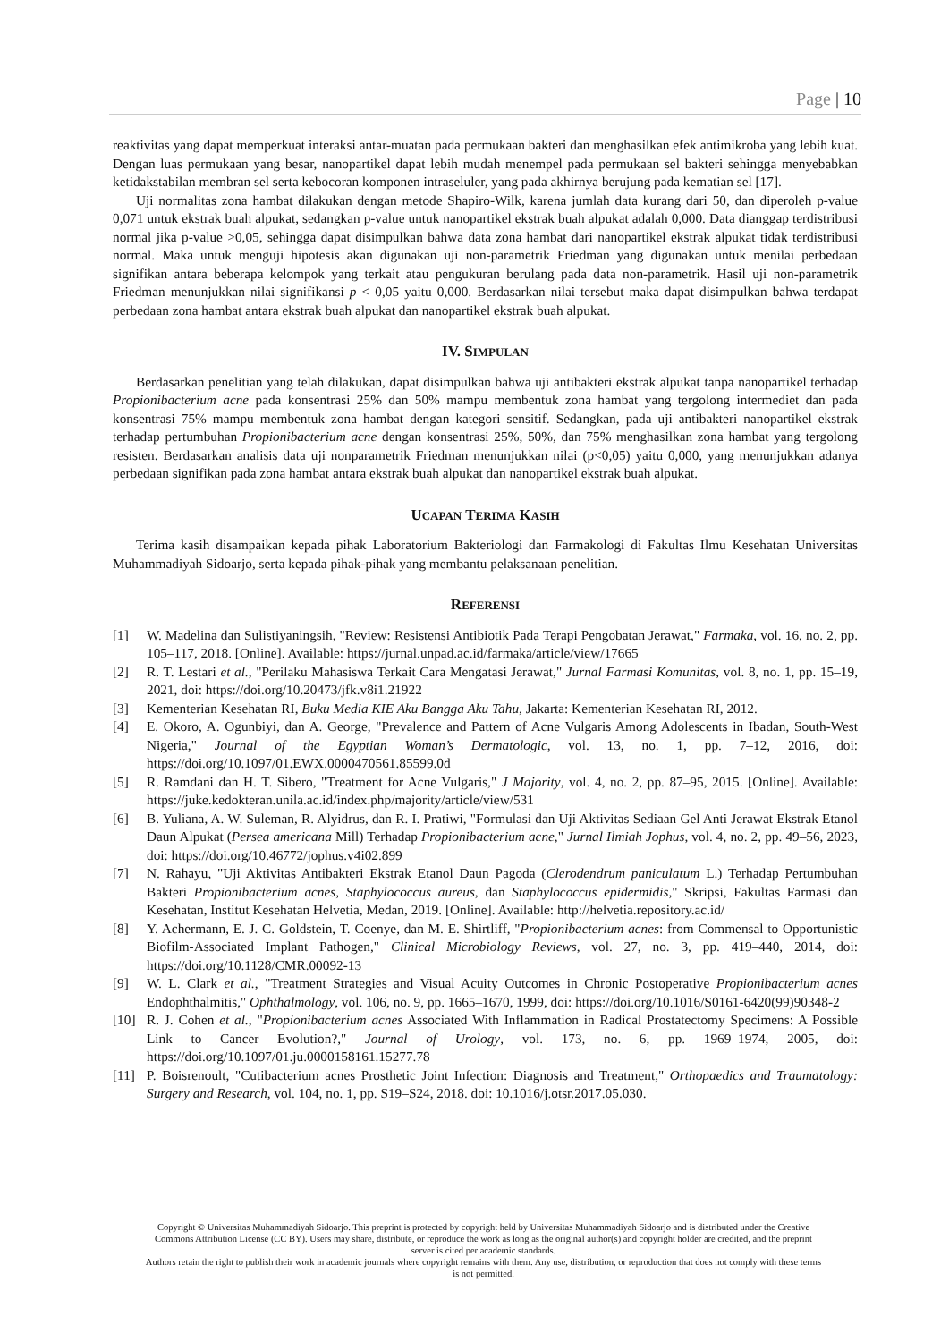Page | 10
reaktivitas yang dapat memperkuat interaksi antar-muatan pada permukaan bakteri dan menghasilkan efek antimikroba yang lebih kuat. Dengan luas permukaan yang besar, nanopartikel dapat lebih mudah menempel pada permukaan sel bakteri sehingga menyebabkan ketidakstabilan membran sel serta kebocoran komponen intraseluler, yang pada akhirnya berujung pada kematian sel [17].
Uji normalitas zona hambat dilakukan dengan metode Shapiro-Wilk, karena jumlah data kurang dari 50, dan diperoleh p-value 0,071 untuk ekstrak buah alpukat, sedangkan p-value untuk nanopartikel ekstrak buah alpukat adalah 0,000. Data dianggap terdistribusi normal jika p-value >0,05, sehingga dapat disimpulkan bahwa data zona hambat dari nanopartikel ekstrak alpukat tidak terdistribusi normal. Maka untuk menguji hipotesis akan digunakan uji non-parametrik Friedman yang digunakan untuk menilai perbedaan signifikan antara beberapa kelompok yang terkait atau pengukuran berulang pada data non-parametrik. Hasil uji non-parametrik Friedman menunjukkan nilai signifikansi p < 0,05 yaitu 0,000. Berdasarkan nilai tersebut maka dapat disimpulkan bahwa terdapat perbedaan zona hambat antara ekstrak buah alpukat dan nanopartikel ekstrak buah alpukat.
IV. SIMPULAN
Berdasarkan penelitian yang telah dilakukan, dapat disimpulkan bahwa uji antibakteri ekstrak alpukat tanpa nanopartikel terhadap Propionibacterium acne pada konsentrasi 25% dan 50% mampu membentuk zona hambat yang tergolong intermediet dan pada konsentrasi 75% mampu membentuk zona hambat dengan kategori sensitif. Sedangkan, pada uji antibakteri nanopartikel ekstrak terhadap pertumbuhan Propionibacterium acne dengan konsentrasi 25%, 50%, dan 75% menghasilkan zona hambat yang tergolong resisten. Berdasarkan analisis data uji nonparametrik Friedman menunjukkan nilai (p<0,05) yaitu 0,000, yang menunjukkan adanya perbedaan signifikan pada zona hambat antara ekstrak buah alpukat dan nanopartikel ekstrak buah alpukat.
UCAPAN TERIMA KASIH
Terima kasih disampaikan kepada pihak Laboratorium Bakteriologi dan Farmakologi di Fakultas Ilmu Kesehatan Universitas Muhammadiyah Sidoarjo, serta kepada pihak-pihak yang membantu pelaksanaan penelitian.
REFERENSI
[1] W. Madelina dan Sulistiyaningsih, "Review: Resistensi Antibiotik Pada Terapi Pengobatan Jerawat," Farmaka, vol. 16, no. 2, pp. 105–117, 2018. [Online]. Available: https://jurnal.unpad.ac.id/farmaka/article/view/17665
[2] R. T. Lestari et al., "Perilaku Mahasiswa Terkait Cara Mengatasi Jerawat," Jurnal Farmasi Komunitas, vol. 8, no. 1, pp. 15–19, 2021, doi: https://doi.org/10.20473/jfk.v8i1.21922
[3] Kementerian Kesehatan RI, Buku Media KIE Aku Bangga Aku Tahu, Jakarta: Kementerian Kesehatan RI, 2012.
[4] E. Okoro, A. Ogunbiyi, dan A. George, "Prevalence and Pattern of Acne Vulgaris Among Adolescents in Ibadan, South-West Nigeria," Journal of the Egyptian Woman’s Dermatologic, vol. 13, no. 1, pp. 7–12, 2016, doi: https://doi.org/10.1097/01.EWX.0000470561.85599.0d
[5] R. Ramdani dan H. T. Sibero, "Treatment for Acne Vulgaris," J Majority, vol. 4, no. 2, pp. 87–95, 2015. [Online]. Available: https://juke.kedokteran.unila.ac.id/index.php/majority/article/view/531
[6] B. Yuliana, A. W. Suleman, R. Alyidrus, dan R. I. Pratiwi, "Formulasi dan Uji Aktivitas Sediaan Gel Anti Jerawat Ekstrak Etanol Daun Alpukat (Persea americana Mill) Terhadap Propionibacterium acne," Jurnal Ilmiah Jophus, vol. 4, no. 2, pp. 49–56, 2023, doi: https://doi.org/10.46772/jophus.v4i02.899
[7] N. Rahayu, "Uji Aktivitas Antibakteri Ekstrak Etanol Daun Pagoda (Clerodendrum paniculatum L.) Terhadap Pertumbuhan Bakteri Propionibacterium acnes, Staphylococcus aureus, dan Staphylococcus epidermidis," Skripsi, Fakultas Farmasi dan Kesehatan, Institut Kesehatan Helvetia, Medan, 2019. [Online]. Available: http://helvetia.repository.ac.id/
[8] Y. Achermann, E. J. C. Goldstein, T. Coenye, dan M. E. Shirtliff, "Propionibacterium acnes: from Commensal to Opportunistic Biofilm-Associated Implant Pathogen," Clinical Microbiology Reviews, vol. 27, no. 3, pp. 419–440, 2014, doi: https://doi.org/10.1128/CMR.00092-13
[9] W. L. Clark et al., "Treatment Strategies and Visual Acuity Outcomes in Chronic Postoperative Propionibacterium acnes Endophthalmitis," Ophthalmology, vol. 106, no. 9, pp. 1665–1670, 1999, doi: https://doi.org/10.1016/S0161-6420(99)90348-2
[10] R. J. Cohen et al., "Propionibacterium acnes Associated With Inflammation in Radical Prostatectomy Specimens: A Possible Link to Cancer Evolution?," Journal of Urology, vol. 173, no. 6, pp. 1969–1974, 2005, doi: https://doi.org/10.1097/01.ju.0000158161.15277.78
[11] P. Boisrenoult, "Cutibacterium acnes Prosthetic Joint Infection: Diagnosis and Treatment," Orthopaedics and Traumatology: Surgery and Research, vol. 104, no. 1, pp. S19–S24, 2018. doi: 10.1016/j.otsr.2017.05.030.
Copyright © Universitas Muhammadiyah Sidoarjo. This preprint is protected by copyright held by Universitas Muhammadiyah Sidoarjo and is distributed under the Creative Commons Attribution License (CC BY). Users may share, distribute, or reproduce the work as long as the original author(s) and copyright holder are credited, and the preprint server is cited per academic standards.
Authors retain the right to publish their work in academic journals where copyright remains with them. Any use, distribution, or reproduction that does not comply with these terms is not permitted.